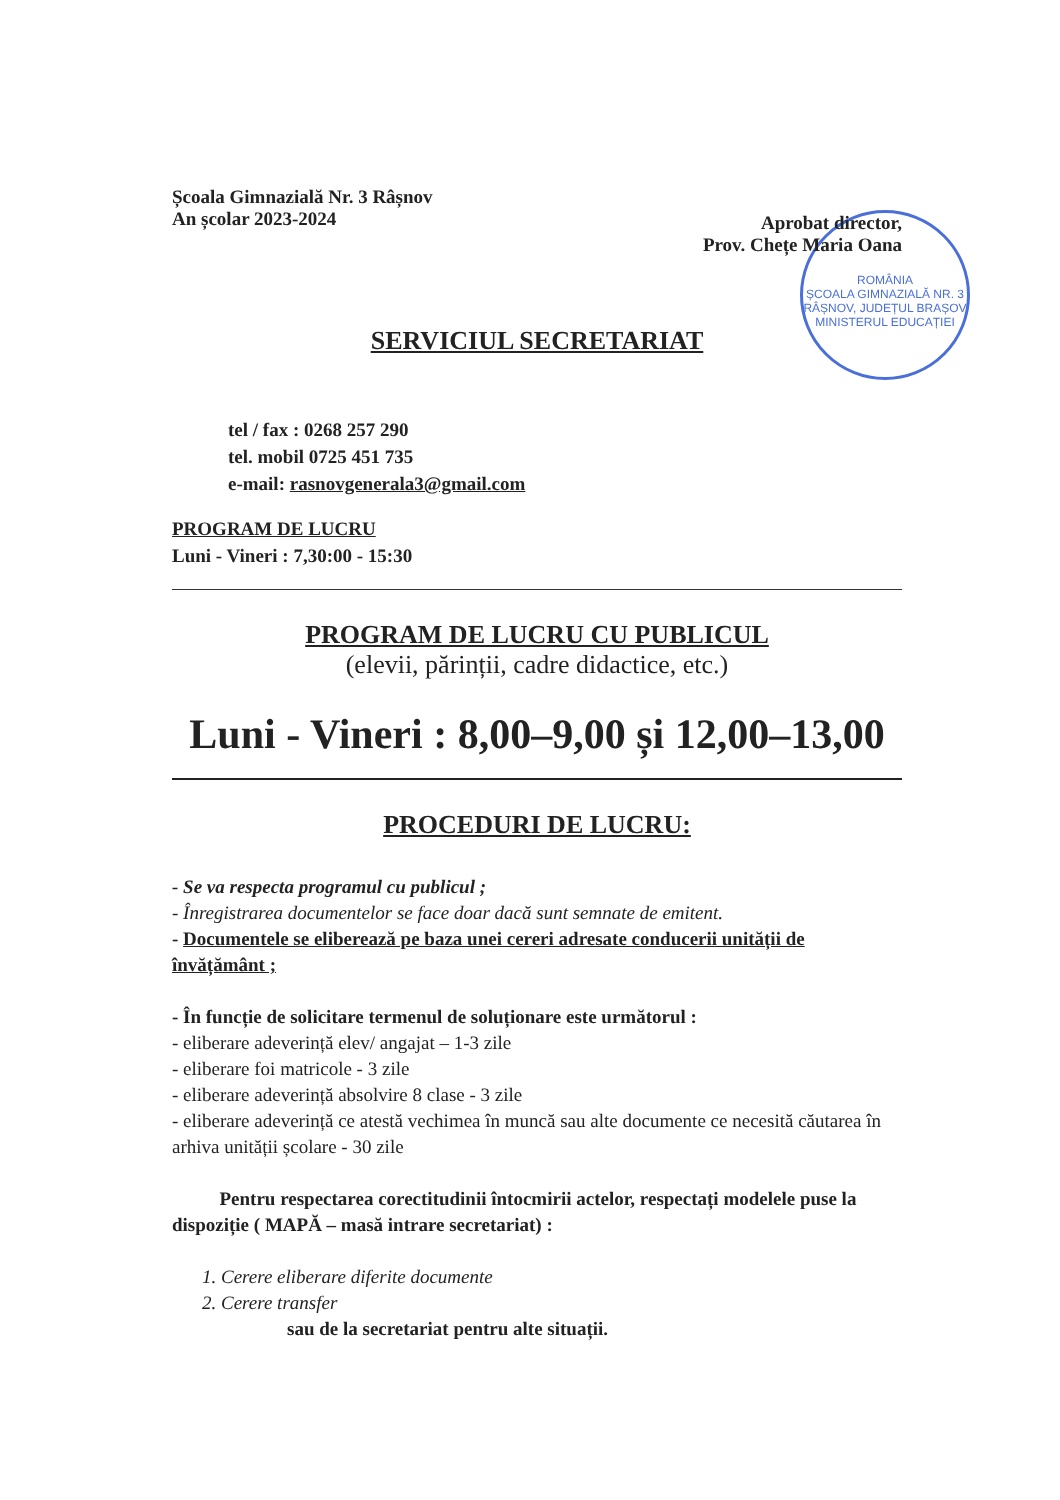ROMÂNIA
ȘCOALA GIMNAZIALĂ NR. 3
RÂȘNOV, JUDEȚUL BRAȘOV
MINISTERUL EDUCAȚIEI
Școala Gimnazială Nr. 3 Râșnov
An școlar 2023-2024
Aprobat director,
Prov. Chețe Maria Oana
SERVICIUL SECRETARIAT
tel / fax : 0268 257 290
tel. mobil 0725 451 735
e-mail: rasnovgenerala3@gmail.com
PROGRAM DE LUCRU
Luni - Vineri : 7,30:00 - 15:30
PROGRAM DE LUCRU CU PUBLICUL
(elevii, părinții, cadre didactice, etc.)
Luni - Vineri : 8,00–9,00 și 12,00–13,00
PROCEDURI DE LUCRU:
- Se va respecta programul cu publicul ;
- Înregistrarea documentelor se face doar dacă sunt semnate de emitent.
- Documentele se eliberează pe baza unei cereri adresate conducerii unității de învățământ ;
- În funcție de solicitare termenul de soluționare este următorul :
- eliberare adeverință elev/ angajat – 1-3 zile
- eliberare foi matricole - 3 zile
- eliberare adeverință absolvire 8 clase - 3 zile
- eliberare adeverință ce atestă vechimea în muncă sau alte documente ce necesită căutarea în arhiva unității școlare - 30 zile
Pentru respectarea corectitudinii întocmirii actelor, respectați modelele puse la dispoziție ( MAPĂ – masă intrare secretariat) :
1. Cerere eliberare diferite documente
2. Cerere transfer
sau de la secretariat pentru alte situații.